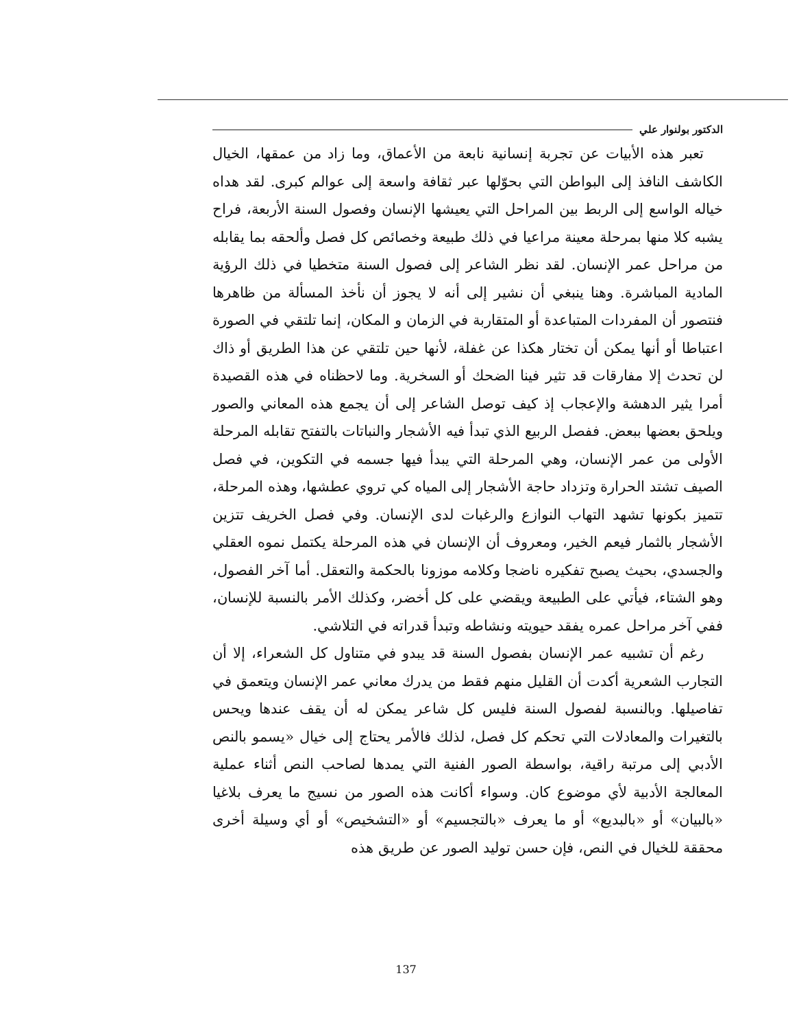الدكتور بولنوار علي
تعبر هذه الأبيات عن تجربة إنسانية نابعة من الأعماق، وما زاد من عمقها، الخيال الكاشف النافذ إلى البواطن التي بحوّلها عبر ثقافة واسعة إلى عوالم كبرى. لقد هداه خياله الواسع إلى الربط بين المراحل التي يعيشها الإنسان وفصول السنة الأربعة، فراح يشبه كلا منها بمرحلة معينة مراعيا في ذلك طبيعة وخصائص كل فصل وألحقه بما يقابله من مراحل عمر الإنسان. لقد نظر الشاعر إلى فصول السنة متخطيا في ذلك الرؤية المادية المباشرة. وهنا ينبغي أن نشير إلى أنه لا يجوز أن نأخذ المسألة من ظاهرها فنتصور أن المفردات المتباعدة أو المتقاربة في الزمان و المكان، إنما تلتقي في الصورة اعتباطا أو أنها يمكن أن تختار هكذا عن غفلة، لأنها حين تلتقي عن هذا الطريق أو ذاك لن تحدث إلا مفارقات قد تثير فينا الضحك أو السخرية. وما لاحظناه في هذه القصيدة أمرا يثير الدهشة والإعجاب إذ كيف توصل الشاعر إلى أن يجمع هذه المعاني والصور ويلحق بعضها ببعض. ففصل الربيع الذي تبدأ فيه الأشجار والنباتات بالتفتح تقابله المرحلة الأولى من عمر الإنسان، وهي المرحلة التي يبدأ فيها جسمه في التكوين، في فصل الصيف تشتد الحرارة وتزداد حاجة الأشجار إلى المياه كي تروي عطشها، وهذه المرحلة، تتميز بكونها تشهد التهاب النوازع والرغبات لدى الإنسان. وفي فصل الخريف تتزين الأشجار بالثمار فيعم الخير، ومعروف أن الإنسان في هذه المرحلة يكتمل نموه العقلي والجسدي، بحيث يصبح تفكيره ناضجا وكلامه موزونا بالحكمة والتعقل. أما آخر الفصول، وهو الشتاء، فيأتي على الطبيعة ويقضي على كل أخضر، وكذلك الأمر بالنسبة للإنسان، ففي آخر مراحل عمره يفقد حيويته ونشاطه وتبدأ قدراته في التلاشي.
رغم أن تشبيه عمر الإنسان بفصول السنة قد يبدو في متناول كل الشعراء، إلا أن التجارب الشعرية أكدت أن القليل منهم فقط من يدرك معاني عمر الإنسان ويتعمق في تفاصيلها. وبالنسبة لفصول السنة فليس كل شاعر يمكن له أن يقف عندها ويحس بالتغيرات والمعادلات التي تحكم كل فصل، لذلك فالأمر يحتاج إلى خيال «يسمو بالنص الأدبي إلى مرتبة راقية، بواسطة الصور الفنية التي يمدها لصاحب النص أثناء عملية المعالجة الأدبية لأي موضوع كان. وسواء أكانت هذه الصور من نسيج ما يعرف بلاغيا «بالبيان» أو «بالبديع» أو ما يعرف «بالتجسيم» أو «التشخيص» أو أي وسيلة أخرى محققة للخيال في النص، فإن حسن توليد الصور عن طريق هذه
137